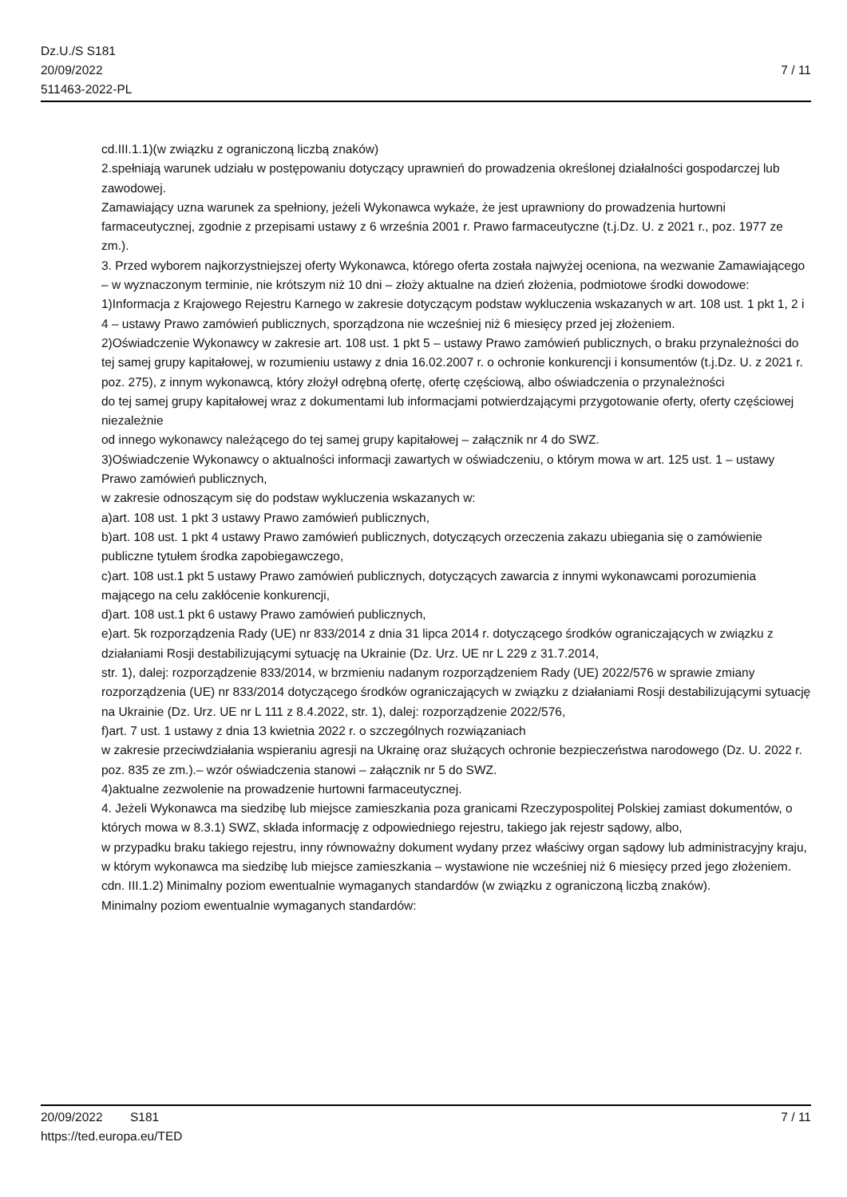Dz.U./S S181
20/09/2022
511463-2022-PL
7 / 11
cd.III.1.1)(w związku z ograniczoną liczbą znaków)
2.spełniają warunek udziału w postępowaniu dotyczący uprawnień do prowadzenia określonej działalności gospodarczej lub zawodowej.
Zamawiający uzna warunek za spełniony, jeżeli Wykonawca wykaże, że jest uprawniony do prowadzenia hurtowni farmaceutycznej, zgodnie z przepisami ustawy z 6 września 2001 r. Prawo farmaceutyczne (t.j.Dz. U. z 2021 r., poz. 1977 ze zm.).
3. Przed wyborem najkorzystniejszej oferty Wykonawca, którego oferta została najwyżej oceniona, na wezwanie Zamawiającego – w wyznaczonym terminie, nie krótszym niż 10 dni – złoży aktualne na dzień złożenia, podmiotowe środki dowodowe:
1)Informacja z Krajowego Rejestru Karnego w zakresie dotyczącym podstaw wykluczenia wskazanych w art. 108 ust. 1 pkt 1, 2 i 4 – ustawy Prawo zamówień publicznych, sporządzona nie wcześniej niż 6 miesięcy przed jej złożeniem.
2)Oświadczenie Wykonawcy w zakresie art. 108 ust. 1 pkt 5 – ustawy Prawo zamówień publicznych, o braku przynależności do tej samej grupy kapitałowej, w rozumieniu ustawy z dnia 16.02.2007 r. o ochronie konkurencji i konsumentów (t.j.Dz. U. z 2021 r. poz. 275), z innym wykonawcą, który złożył odrębną ofertę, ofertę częściową, albo oświadczenia o przynależności
do tej samej grupy kapitałowej wraz z dokumentami lub informacjami potwierdzającymi przygotowanie oferty, oferty częściowej niezależnie
od innego wykonawcy należącego do tej samej grupy kapitałowej – załącznik nr 4 do SWZ.
3)Oświadczenie Wykonawcy o aktualności informacji zawartych w oświadczeniu, o którym mowa w art. 125 ust. 1 – ustawy Prawo zamówień publicznych,
w zakresie odnoszącym się do podstaw wykluczenia wskazanych w:
a)art. 108 ust. 1 pkt 3 ustawy Prawo zamówień publicznych,
b)art. 108 ust. 1 pkt 4 ustawy Prawo zamówień publicznych, dotyczących orzeczenia zakazu ubiegania się o zamówienie publiczne tytułem środka zapobiegawczego,
c)art. 108 ust.1 pkt 5 ustawy Prawo zamówień publicznych, dotyczących zawarcia z innymi wykonawcami porozumienia mającego na celu zakłócenie konkurencji,
d)art. 108 ust.1 pkt 6 ustawy Prawo zamówień publicznych,
e)art. 5k rozporządzenia Rady (UE) nr 833/2014 z dnia 31 lipca 2014 r. dotyczącego środków ograniczających w związku z działaniami Rosji destabilizującymi sytuację na Ukrainie (Dz. Urz. UE nr L 229 z 31.7.2014,
str. 1), dalej: rozporządzenie 833/2014, w brzmieniu nadanym rozporządzeniem Rady (UE) 2022/576 w sprawie zmiany rozporządzenia (UE) nr 833/2014 dotyczącego środków ograniczających w związku z działaniami Rosji destabilizującymi sytuację na Ukrainie (Dz. Urz. UE nr L 111 z 8.4.2022, str. 1), dalej: rozporządzenie 2022/576,
f)art. 7 ust. 1 ustawy z dnia 13 kwietnia 2022 r. o szczególnych rozwiązaniach
w zakresie przeciwdziałania wspieraniu agresji na Ukrainę oraz służących ochronie bezpieczeństwa narodowego (Dz. U. 2022 r. poz. 835 ze zm.).– wzór oświadczenia stanowi – załącznik nr 5 do SWZ.
4)aktualne zezwolenie na prowadzenie hurtowni farmaceutycznej.
4. Jeżeli Wykonawca ma siedzibę lub miejsce zamieszkania poza granicami Rzeczypospolitej Polskiej zamiast dokumentów, o których mowa w 8.3.1) SWZ, składa informację z odpowiedniego rejestru, takiego jak rejestr sądowy, albo,
w przypadku braku takiego rejestru, inny równoważny dokument wydany przez właściwy organ sądowy lub administracyjny kraju, w którym wykonawca ma siedzibę lub miejsce zamieszkania – wystawione nie wcześniej niż 6 miesięcy przed jego złożeniem.
cdn. III.1.2) Minimalny poziom ewentualnie wymaganych standardów (w związku z ograniczoną liczbą znaków).
Minimalny poziom ewentualnie wymaganych standardów:
20/09/2022 S181
https://ted.europa.eu/TED
7 / 11